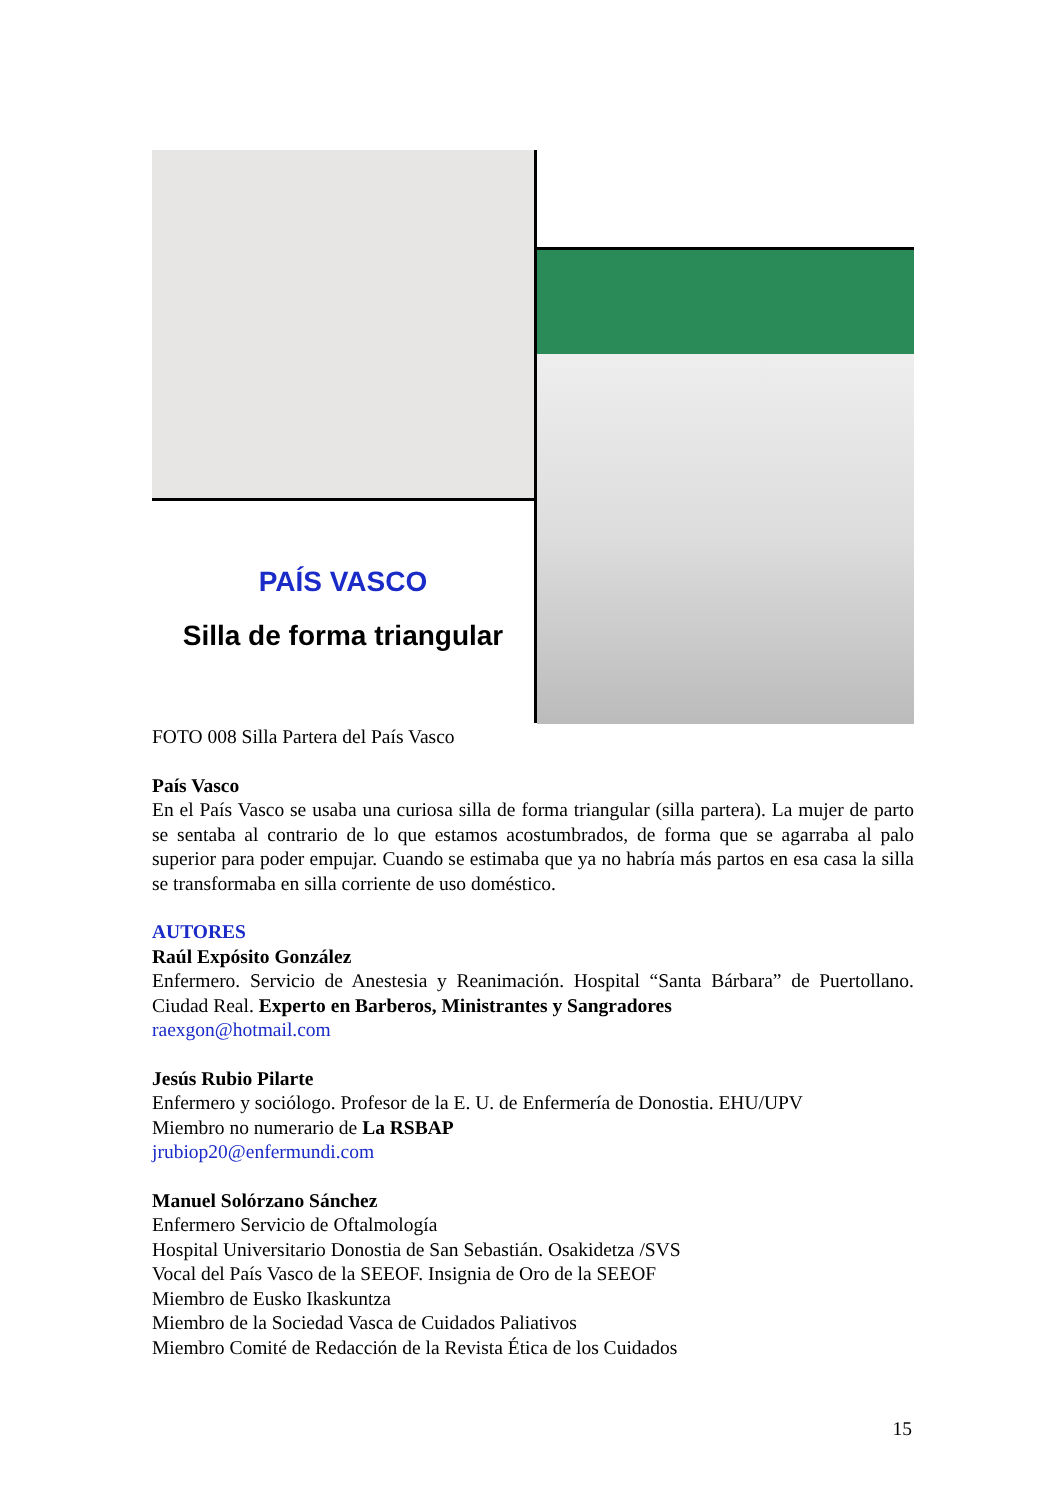PAÍS VASCO
Silla de forma triangular
FOTO 008 Silla Partera del País Vasco
País Vasco
En el País Vasco se usaba una curiosa silla de forma triangular (silla partera). La mujer de parto se sentaba al contrario de lo que estamos acostumbrados, de forma que se agarraba al palo superior para poder empujar. Cuando se estimaba que ya no habría más partos en esa casa la silla se transformaba en silla corriente de uso doméstico.
AUTORES
Raúl Expósito González
Enfermero. Servicio de Anestesia y Reanimación. Hospital “Santa Bárbara” de Puertollano. Ciudad Real. Experto en Barberos, Ministrantes y Sangradores
raexgon@hotmail.com
Jesús Rubio Pilarte
Enfermero y sociólogo. Profesor de la E. U. de Enfermería de Donostia. EHU/UPV
Miembro no numerario de La RSBAP
jrubiop20@enfermundi.com
Manuel Solórzano Sánchez
Enfermero Servicio de Oftalmología
Hospital Universitario Donostia de San Sebastián. Osakidetza /SVS
Vocal del País Vasco de la SEEOF. Insignia de Oro de la SEEOF
Miembro de Eusko Ikaskuntza
Miembro de la Sociedad Vasca de Cuidados Paliativos
Miembro Comité de Redacción de la Revista Ética de los Cuidados
15